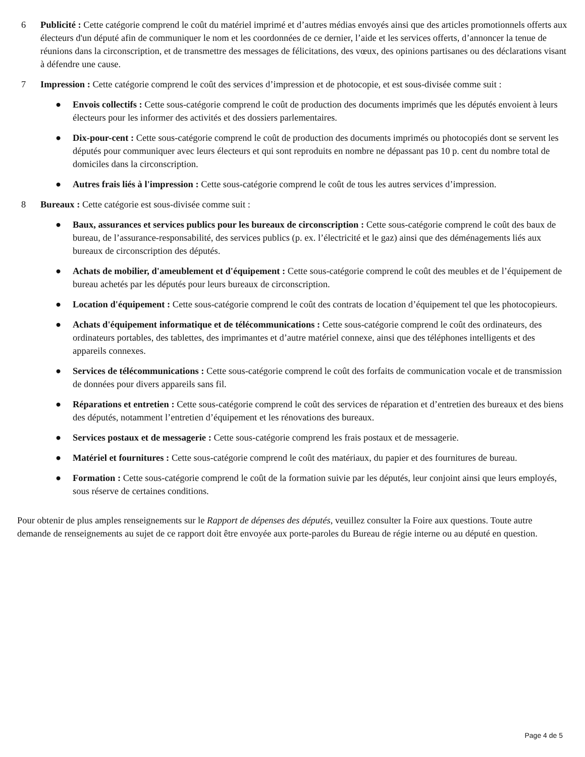6 Publicité : Cette catégorie comprend le coût du matériel imprimé et d’autres médias envoyés ainsi que des articles promotionnels offerts aux électeurs d'un député afin de communiquer le nom et les coordonnées de ce dernier, l’aide et les services offerts, d’annoncer la tenue de réunions dans la circonscription, et de transmettre des messages de félicitations, des vœux, des opinions partisanes ou des déclarations visant à défendre une cause.
7 Impression : Cette catégorie comprend le coût des services d’impression et de photocopie, et est sous-divisée comme suit :
● Envois collectifs : Cette sous-catégorie comprend le coût de production des documents imprimés que les députés envoient à leurs électeurs pour les informer des activités et des dossiers parlementaires.
● Dix-pour-cent : Cette sous-catégorie comprend le coût de production des documents imprimés ou photocopiés dont se servent les députés pour communiquer avec leurs électeurs et qui sont reproduits en nombre ne dépassant pas 10 p. cent du nombre total de domiciles dans la circonscription.
● Autres frais liés à l'impression : Cette sous-catégorie comprend le coût de tous les autres services d’impression.
8 Bureaux : Cette catégorie est sous-divisée comme suit :
● Baux, assurances et services publics pour les bureaux de circonscription : Cette sous-catégorie comprend le coût des baux de bureau, de l’assurance-responsabilité, des services publics (p. ex. l’électricité et le gaz) ainsi que des déménagements liés aux bureaux de circonscription des députés.
● Achats de mobilier, d'ameublement et d'équipement : Cette sous-catégorie comprend le coût des meubles et de l’équipement de bureau achetés par les députés pour leurs bureaux de circonscription.
● Location d'équipement : Cette sous-catégorie comprend le coût des contrats de location d’équipement tel que les photocopieurs.
● Achats d'équipement informatique et de télécommunications : Cette sous-catégorie comprend le coût des ordinateurs, des ordinateurs portables, des tablettes, des imprimantes et d’autre matériel connexe, ainsi que des téléphones intelligents et des appareils connexes.
● Services de télécommunications : Cette sous-catégorie comprend le coût des forfaits de communication vocale et de transmission de données pour divers appareils sans fil.
● Réparations et entretien : Cette sous-catégorie comprend le coût des services de réparation et d’entretien des bureaux et des biens des députés, notamment l’entretien d’équipement et les rénovations des bureaux.
● Services postaux et de messagerie : Cette sous-catégorie comprend les frais postaux et de messagerie.
● Matériel et fournitures : Cette sous-catégorie comprend le coût des matériaux, du papier et des fournitures de bureau.
● Formation : Cette sous-catégorie comprend le coût de la formation suivie par les députés, leur conjoint ainsi que leurs employés, sous réserve de certaines conditions.
Pour obtenir de plus amples renseignements sur le Rapport de dépenses des députés, veuillez consulter la Foire aux questions. Toute autre demande de renseignements au sujet de ce rapport doit être envoyée aux porte-paroles du Bureau de régie interne ou au député en question.
Page 4 de 5